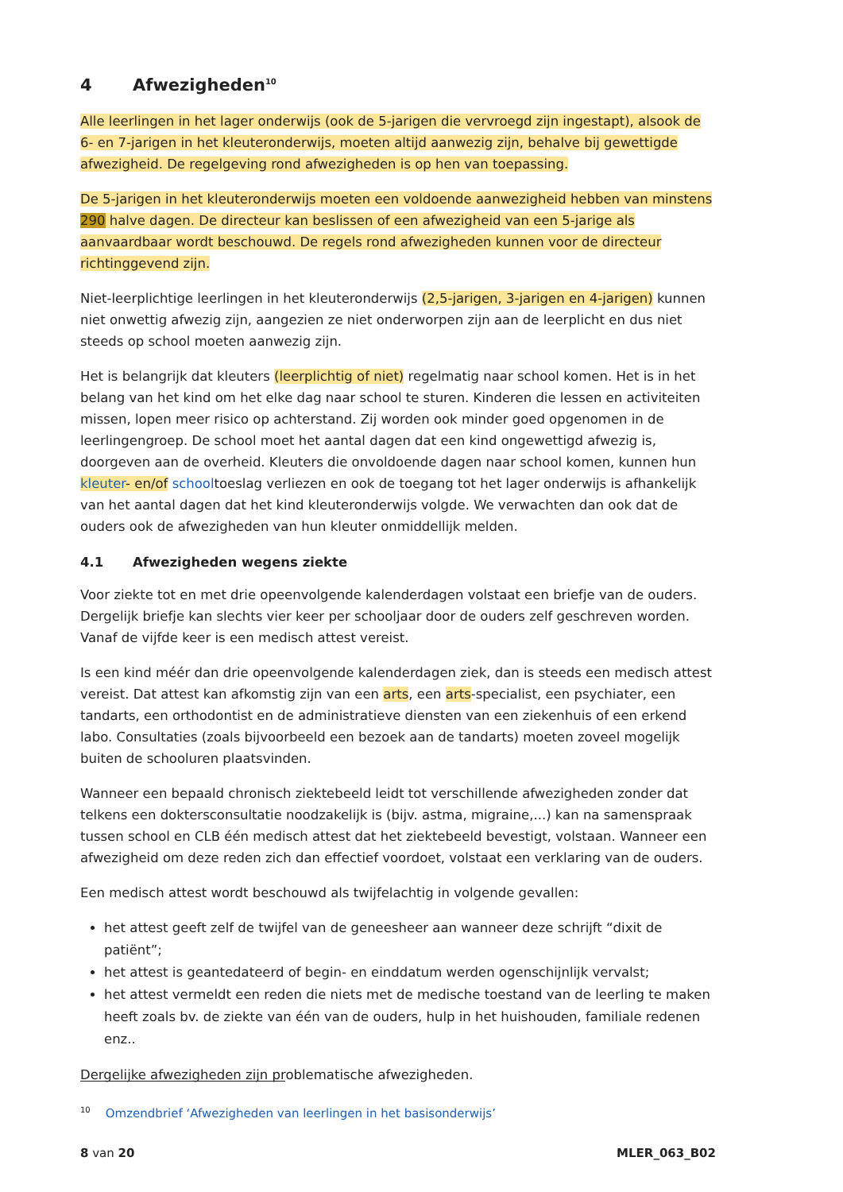4 Afwezigheden<sup>10</sup>
Alle leerlingen in het lager onderwijs (ook de 5-jarigen die vervroegd zijn ingestapt), alsook de 6- en 7-jarigen in het kleuteronderwijs, moeten altijd aanwezig zijn, behalve bij gewettigde afwezigheid. De regelgeving rond afwezigheden is op hen van toepassing.
De 5-jarigen in het kleuteronderwijs moeten een voldoende aanwezigheid hebben van minstens 290 halve dagen. De directeur kan beslissen of een afwezigheid van een 5-jarige als aanvaardbaar wordt beschouwd. De regels rond afwezigheden kunnen voor de directeur richtinggevend zijn.
Niet-leerplichtige leerlingen in het kleuteronderwijs (2,5-jarigen, 3-jarigen en 4-jarigen) kunnen niet onwettig afwezig zijn, aangezien ze niet onderworpen zijn aan de leerplicht en dus niet steeds op school moeten aanwezig zijn.
Het is belangrijk dat kleuters (leerplichtig of niet) regelmatig naar school komen. Het is in het belang van het kind om het elke dag naar school te sturen. Kinderen die lessen en activiteiten missen, lopen meer risico op achterstand. Zij worden ook minder goed opgenomen in de leerlingengroep. De school moet het aantal dagen dat een kind ongewettigd afwezig is, doorgeven aan de overheid. Kleuters die onvoldoende dagen naar school komen, kunnen hun kleuter- en/of schooltoeslag verliezen en ook de toegang tot het lager onderwijs is afhankelijk van het aantal dagen dat het kind kleuteronderwijs volgde. We verwachten dan ook dat de ouders ook de afwezigheden van hun kleuter onmiddellijk melden.
4.1 Afwezigheden wegens ziekte
Voor ziekte tot en met drie opeenvolgende kalenderdagen volstaat een briefje van de ouders. Dergelijk briefje kan slechts vier keer per schooljaar door de ouders zelf geschreven worden. Vanaf de vijfde keer is een medisch attest vereist.
Is een kind méér dan drie opeenvolgende kalenderdagen ziek, dan is steeds een medisch attest vereist. Dat attest kan afkomstig zijn van een arts, een arts-specialist, een psychiater, een tandarts, een orthodontist en de administratieve diensten van een ziekenhuis of een erkend labo. Consultaties (zoals bijvoorbeeld een bezoek aan de tandarts) moeten zoveel mogelijk buiten de schooluren plaatsvinden.
Wanneer een bepaald chronisch ziektebeeld leidt tot verschillende afwezigheden zonder dat telkens een doktersconsultatie noodzakelijk is (bijv. astma, migraine,...) kan na samenspraak tussen school en CLB één medisch attest dat het ziektebeeld bevestigt, volstaan. Wanneer een afwezigheid om deze reden zich dan effectief voordoet, volstaat een verklaring van de ouders.
Een medisch attest wordt beschouwd als twijfelachtig in volgende gevallen:
het attest geeft zelf de twijfel van de geneesheer aan wanneer deze schrijft “dixit de patiënt”;
het attest is geantedateerd of begin- en einddatum werden ogenschijnlijk vervalst;
het attest vermeldt een reden die niets met de medische toestand van de leerling te maken heeft zoals bv. de ziekte van één van de ouders, hulp in het huishouden, familiale redenen enz..
Dergelijke afwezigheden zijn problematische afwezigheden.
<sup>10</sup> Omzendbrief ‘Afwezigheden van leerlingen in het basisonderwijs’
8 van 20 MLER_063_B02